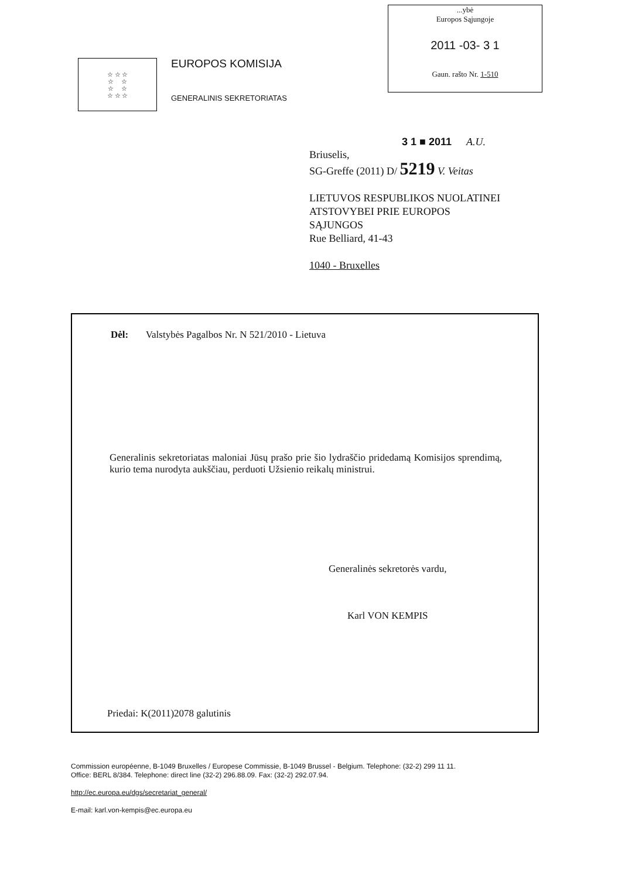☆ ☆ ☆
☆ ☆
☆ ☆
☆ ☆ ☆
EUROPOS KOMISIJA
GENERALINIS SEKRETORIATAS
...ybė
Europos Sąjungoje
2011 -03- 3 1
Gaun. rašto Nr. 1-510
3 1 ■ 2011 A.U.
Briuselis,
SG-Greffe (2011) D/ 5219 V. Veitas
LIETUVOS RESPUBLIKOS NUOLATINEI
ATSTOVYBEI PRIE EUROPOS
SĄJUNGOS
Rue Belliard, 41-43
1040 - Bruxelles
Dėl: Valstybės Pagalbos Nr. N 521/2010 - Lietuva
Generalinis sekretoriatas maloniai Jūsų prašo prie šio lydraščio pridedamą Komisijos sprendimą, kurio tema nurodyta aukščiau, perduoti Užsienio reikalų ministrui.
Generalinės sekretorės vardu,
Karl VON KEMPIS
Priedai: K(2011)2078 galutinis
Commission européenne, B-1049 Bruxelles / Europese Commissie, B-1049 Brussel - Belgium. Telephone: (32-2) 299 11 11.
Office: BERL 8/384. Telephone: direct line (32-2) 296.88.09. Fax: (32-2) 292.07.94.
http://ec.europa.eu/dgs/secretariat_general/
E-mail: karl.von-kempis@ec.europa.eu